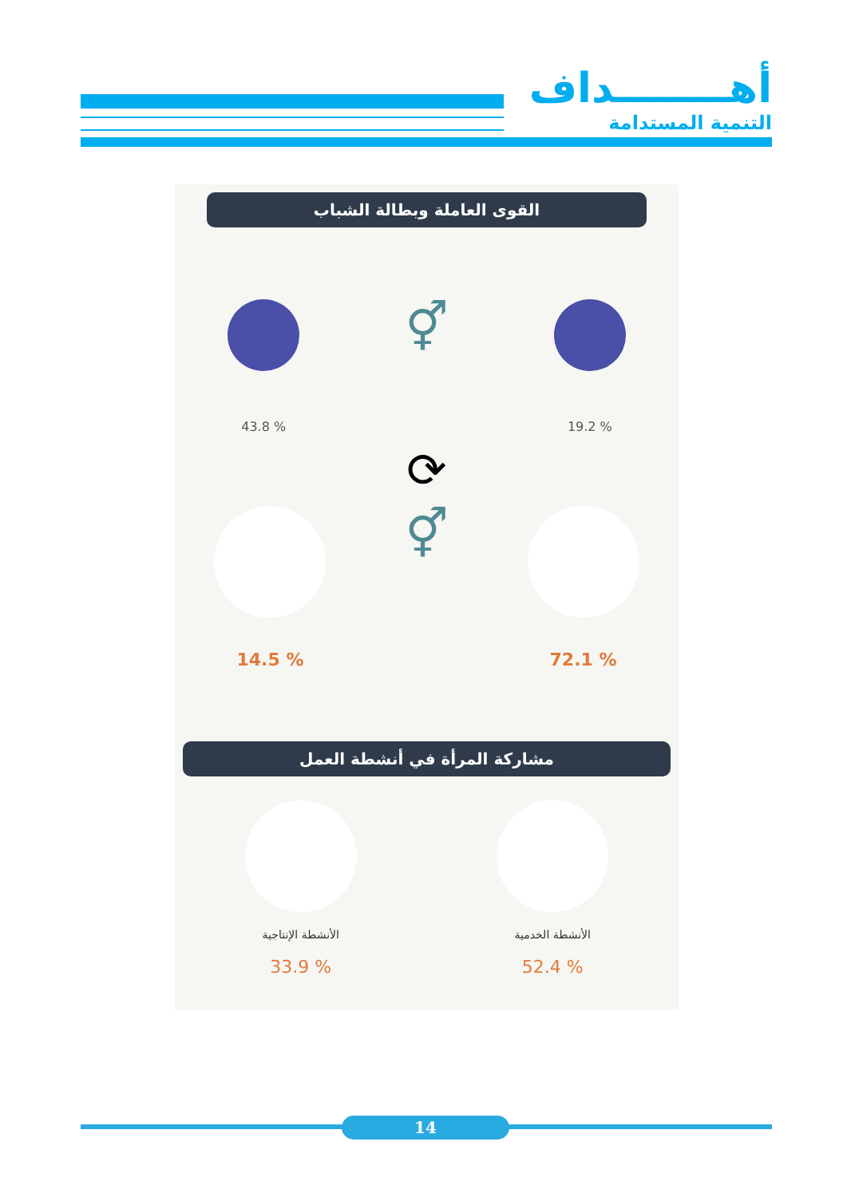أهــــــــداف
التنمية المستدامة
القوى العاملة وبطالة الشباب
% 19.2
⚥
% 43.8
⟳
% 72.1
⚥
% 14.5
مشاركة المرأة في أنشطة العمل
الأنشطة الخدمية
% 52.4
الأنشطة الإنتاجية
% 33.9
14